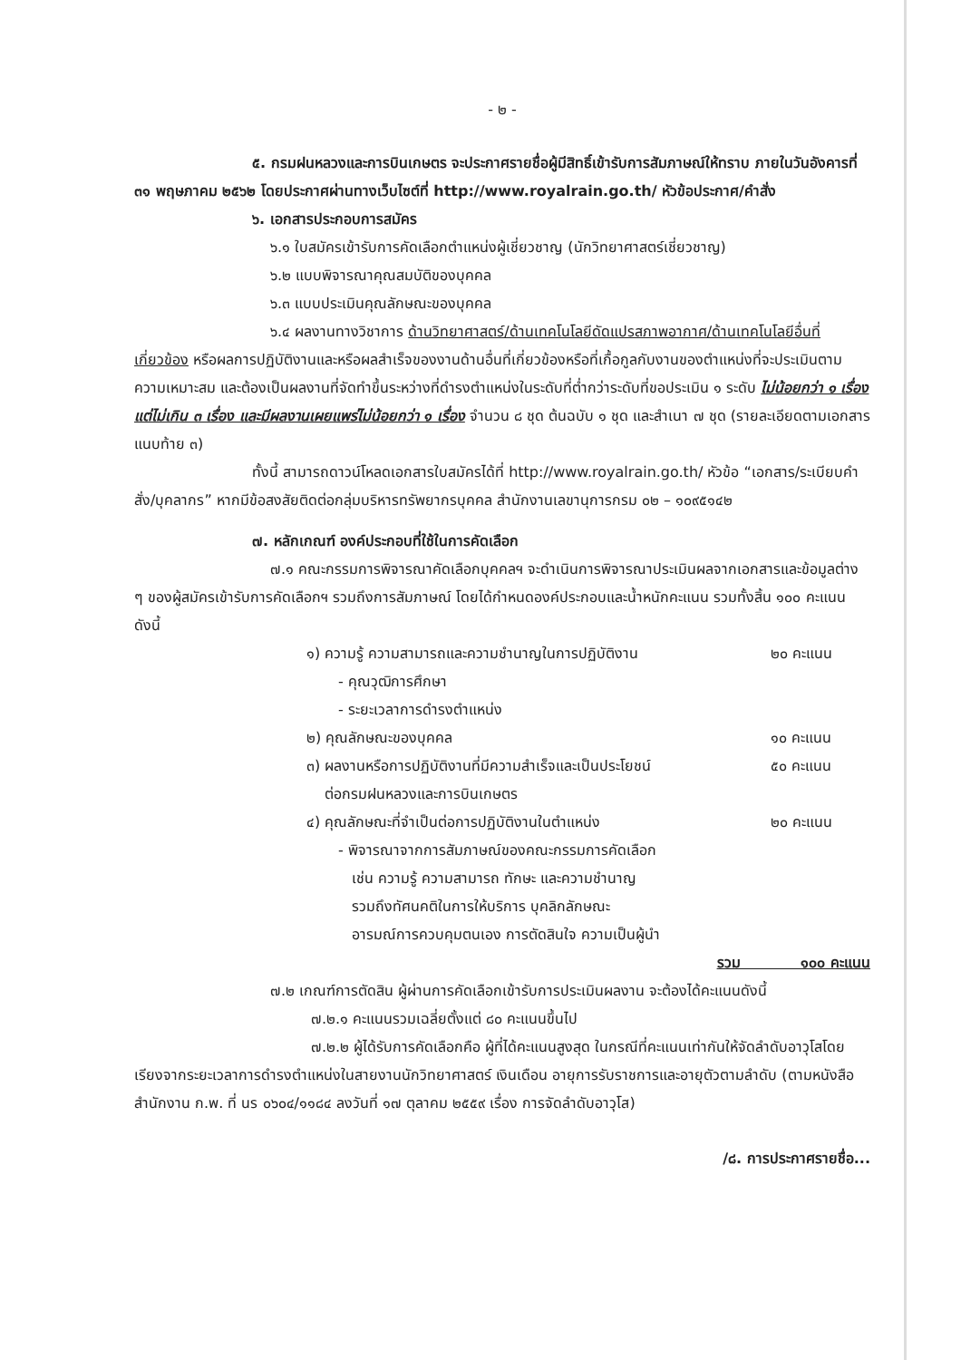- ๒ -
๕. กรมฝนหลวงและการบินเกษตร จะประกาศรายชื่อผู้มีสิทธิ์เข้ารับการสัมภาษณ์ให้ทราบ ภายในวันอังคารที่ ๓๑ พฤษภาคม ๒๕๖๒ โดยประกาศผ่านทางเว็บไซต์ที่ http://www.royalrain.go.th/ หัวข้อประกาศ/คำสั่ง
๖. เอกสารประกอบการสมัคร
๖.๑ ใบสมัครเข้ารับการคัดเลือกตำแหน่งผู้เชี่ยวชาญ (นักวิทยาศาสตร์เชี่ยวชาญ)
๖.๒ แบบพิจารณาคุณสมบัติของบุคคล
๖.๓ แบบประเมินคุณลักษณะของบุคคล
๖.๔ ผลงานทางวิชาการ ด้านวิทยาศาสตร์/ด้านเทคโนโลยีดัดแปรสภาพอากาศ/ด้านเทคโนโลยีอื่นที่เกี่ยวข้อง หรือผลการปฏิบัติงานและหรือผลสำเร็จของงานด้านอื่นที่เกี่ยวข้องหรือที่เกื้อกูลกับงานของตำแหน่งที่จะประเมินตามความเหมาะสม และต้องเป็นผลงานที่จัดทำขึ้นระหว่างที่ดำรงตำแหน่งในระดับที่ต่ำกว่าระดับที่ขอประเมิน ๑ ระดับ ไม่น้อยกว่า ๑ เรื่อง แต่ไม่เกิน ๓ เรื่อง และมีผลงานเผยแพร่ไม่น้อยกว่า ๑ เรื่อง จำนวน ๘ ชุด ต้นฉบับ ๑ ชุด และสำเนา ๗ ชุด (รายละเอียดตามเอกสารแนบท้าย ๓)
ทั้งนี้ สามารถดาวน์โหลดเอกสารใบสมัครได้ที่ http://www.royalrain.go.th/ หัวข้อ “เอกสาร/ระเบียบคำสั่ง/บุคลากร” หากมีข้อสงสัยติดต่อกลุ่มบริหารทรัพยากรบุคคล สำนักงานเลขานุการกรม ๐๒ – ๑๐๙๕๑๔๒
๗. หลักเกณฑ์ องค์ประกอบที่ใช้ในการคัดเลือก
๗.๑ คณะกรรมการพิจารณาคัดเลือกบุคคลฯ จะดำเนินการพิจารณาประเมินผลจากเอกสารและข้อมูลต่าง ๆ ของผู้สมัครเข้ารับการคัดเลือกฯ รวมถึงการสัมภาษณ์ โดยได้กำหนดองค์ประกอบและน้ำหนักคะแนน รวมทั้งสิ้น ๑๐๐ คะแนน ดังนี้
๑) ความรู้ ความสามารถและความชำนาญในการปฏิบัติงาน ๒๐ คะแนน
- คุณวุฒิการศึกษา
- ระยะเวลาการดำรงตำแหน่ง
๒) คุณลักษณะของบุคคล ๑๐ คะแนน
๓) ผลงานหรือการปฏิบัติงานที่มีความสำเร็จและเป็นประโยชน์
ต่อกรมฝนหลวงและการบินเกษตร ๕๐ คะแนน
๔) คุณลักษณะที่จำเป็นต่อการปฏิบัติงานในตำแหน่ง ๒๐ คะแนน
- พิจารณาจากการสัมภาษณ์ของคณะกรรมการคัดเลือก
เช่น ความรู้ ความสามารถ ทักษะ และความชำนาญ
รวมถึงทัศนคติในการให้บริการ บุคลิกลักษณะ
อารมณ์การควบคุมตนเอง การตัดสินใจ ความเป็นผู้นำ
รวม ๑๐๐ คะแนน
๗.๒ เกณฑ์การตัดสิน ผู้ผ่านการคัดเลือกเข้ารับการประเมินผลงาน จะต้องได้คะแนนดังนี้
๗.๒.๑ คะแนนรวมเฉลี่ยตั้งแต่ ๘๐ คะแนนขึ้นไป
๗.๒.๒ ผู้ได้รับการคัดเลือกคือ ผู้ที่ได้คะแนนสูงสุด ในกรณีที่คะแนนเท่ากันให้จัดลำดับอาวุโสโดยเรียงจากระยะเวลาการดำรงตำแหน่งในสายงานนักวิทยาศาสตร์ เงินเดือน อายุการรับราชการและอายุตัวตามลำดับ (ตามหนังสือสำนักงาน ก.พ. ที่ นร ๐๖๐๔/๑๑๘๔ ลงวันที่ ๑๗ ตุลาคม ๒๕๕๙ เรื่อง การจัดลำดับอาวุโส)
/๘. การประกาศรายชื่อ...